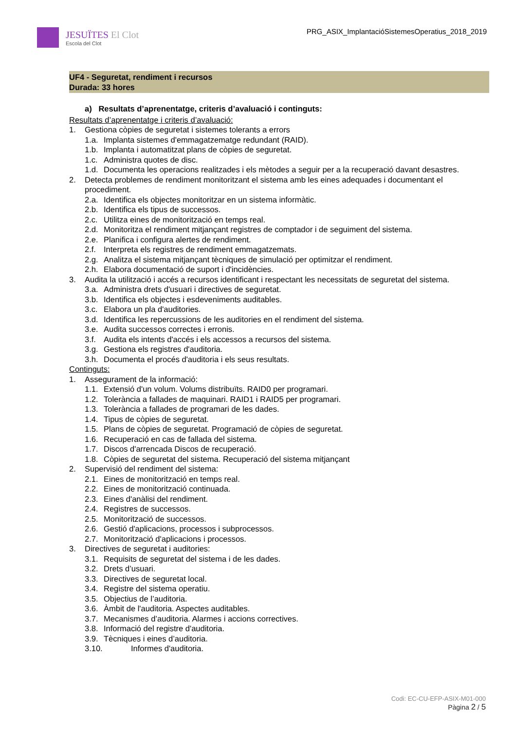JESUÏTES El Clot
Escola del Clot
PRG_ASIX_ImplantacióSistemesOperatius_2018_2019
UF4 - Seguretat, rendiment i recursos
Durada: 33 hores
a) Resultats d’aprenentatge, criteris d’avaluació i continguts:
Resultats d’aprenentatge i criteris d’avaluació:
1. Gestiona còpies de seguretat i sistemes tolerants a errors
1.a. Implanta sistemes d'emmagatzematge redundant (RAID).
1.b. Implanta i automatitzat plans de còpies de seguretat.
1.c. Administra quotes de disc.
1.d. Documenta les operacions realitzades i els mètodes a seguir per a la recuperació davant desastres.
2. Detecta problemes de rendiment monitoritzant el sistema amb les eines adequades i documentant el procediment.
2.a. Identifica els objectes monitoritzar en un sistema informàtic.
2.b. Identifica els tipus de successos.
2.c. Utilitza eines de monitorització en temps real.
2.d. Monitoritza el rendiment mitjançant registres de comptador i de seguiment del sistema.
2.e. Planifica i configura alertes de rendiment.
2.f. Interpreta els registres de rendiment emmagatzemats.
2.g. Analitza el sistema mitjançant tècniques de simulació per optimitzar el rendiment.
2.h. Elabora documentació de suport i d'incidències.
3. Audita la utilització i accés a recursos identificant i respectant les necessitats de seguretat del sistema.
3.a. Administra drets d'usuari i directives de seguretat.
3.b. Identifica els objectes i esdeveniments auditables.
3.c. Elabora un pla d'auditories.
3.d. Identifica les repercussions de les auditories en el rendiment del sistema.
3.e. Audita successos correctes i erronis.
3.f. Audita els intents d'accés i els accessos a recursos del sistema.
3.g. Gestiona els registres d'auditoria.
3.h. Documenta el procés d'auditoria i els seus resultats.
Continguts:
1. Assegurament de la informació:
1.1. Extensió d'un volum. Volums distribuïts. RAID0 per programari.
1.2. Tolerància a fallades de maquinari. RAID1 i RAID5 per programari.
1.3. Tolerància a fallades de programari de les dades.
1.4. Tipus de còpies de seguretat.
1.5. Plans de còpies de seguretat. Programació de còpies de seguretat.
1.6. Recuperació en cas de fallada del sistema.
1.7. Discos d'arrencada Discos de recuperació.
1.8. Còpies de seguretat del sistema. Recuperació del sistema mitjançant
2. Supervisió del rendiment del sistema:
2.1. Eines de monitorització en temps real.
2.2. Eines de monitorització continuada.
2.3. Eines d'anàlisi del rendiment.
2.4. Registres de successos.
2.5. Monitorització de successos.
2.6. Gestió d'aplicacions, processos i subprocessos.
2.7. Monitorització d'aplicacions i processos.
3. Directives de seguretat i auditories:
3.1. Requisits de seguretat del sistema i de les dades.
3.2. Drets d’usuari.
3.3. Directives de seguretat local.
3.4. Registre del sistema operatiu.
3.5. Objectius de l’auditoria.
3.6. Àmbit de l'auditoria. Aspectes auditables.
3.7. Mecanismes d’auditoria. Alarmes i accions correctives.
3.8. Informació del registre d'auditoria.
3.9. Tècniques i eines d’auditoria.
3.10. Informes d'auditoria.
Codi: EC-CU-EFP-ASIX-M01-000
Pàgina 2 / 5